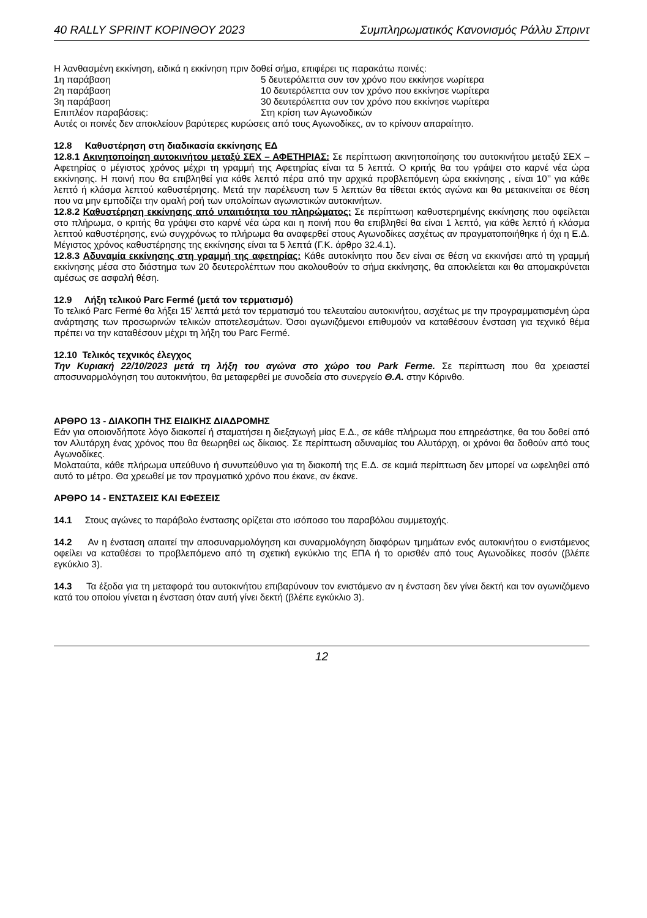40 RALLY SPRINT ΚΟΡΙΝΘΟΥ 2023 Συμπληρωματικός Κανονισμός Ράλλυ Σπριντ
Η λανθασμένη εκκίνηση, ειδικά η εκκίνηση πριν δοθεί σήμα, επιφέρει τις παρακάτω ποινές:
1η παράβαση 5 δευτερόλεπτα συν τον χρόνο που εκκίνησε νωρίτερα
2η παράβαση 10 δευτερόλεπτα συν τον χρόνο που εκκίνησε νωρίτερα
3η παράβαση 30 δευτερόλεπτα συν τον χρόνο που εκκίνησε νωρίτερα
Επιπλέον παραβάσεις: Στη κρίση των Αγωνοδικών
Αυτές οι ποινές δεν αποκλείουν βαρύτερες κυρώσεις από τους Αγωνοδίκες, αν το κρίνουν απαραίτητο.
12.8 Καθυστέρηση στη διαδικασία εκκίνησης ΕΔ
12.8.1 Ακινητοποίηση αυτοκινήτου μεταξύ ΣΕΧ – ΑΦΕΤΗΡΙΑΣ: Σε περίπτωση ακινητοποίησης του αυτοκινήτου μεταξύ ΣΕΧ – Αφετηρίας ο μέγιστος χρόνος μέχρι τη γραμμή της Αφετηρίας είναι τα 5 λεπτά. Ο κριτής θα του γράψει στο καρνέ νέα ώρα εκκίνησης. Η ποινή που θα επιβληθεί για κάθε λεπτό πέρα από την αρχικά προβλεπόμενη ώρα εκκίνησης , είναι 10’’ για κάθε λεπτό ή κλάσμα λεπτού καθυστέρησης. Μετά την παρέλευση των 5 λεπτών θα τίθεται εκτός αγώνα και θα μετακινείται σε θέση που να μην εμποδίζει την ομαλή ροή των υπολοίπων αγωνιστικών αυτοκινήτων.
12.8.2 Καθυστέρηση εκκίνησης από υπαιτιότητα του πληρώματος: Σε περίπτωση καθυστερημένης εκκίνησης που οφείλεται στο πλήρωμα, ο κριτής θα γράψει στο καρνέ νέα ώρα και η ποινή που θα επιβληθεί θα είναι 1 λεπτό, για κάθε λεπτό ή κλάσμα λεπτού καθυστέρησης, ενώ συγχρόνως το πλήρωμα θα αναφερθεί στους Αγωνοδίκες ασχέτως αν πραγματοποιήθηκε ή όχι η Ε.Δ. Μέγιστος χρόνος καθυστέρησης της εκκίνησης είναι τα 5 λεπτά (Γ.Κ. άρθρο 32.4.1).
12.8.3 Αδυναμία εκκίνησης στη γραμμή της αφετηρίας: Κάθε αυτοκίνητο που δεν είναι σε θέση να εκκινήσει από τη γραμμή εκκίνησης μέσα στο διάστημα των 20 δευτερολέπτων που ακολουθούν το σήμα εκκίνησης, θα αποκλείεται και θα απομακρύνεται αμέσως σε ασφαλή θέση.
12.9 Λήξη τελικού Parc Fermé (μετά τον τερματισμό)
Το τελικό Parc Fermé θα λήξει 15’ λεπτά μετά τον τερματισμό του τελευταίου αυτοκινήτου, ασχέτως με την προγραμματισμένη ώρα ανάρτησης των προσωρινών τελικών αποτελεσμάτων. Όσοι αγωνιζόμενοι επιθυμούν να καταθέσουν ένσταση για τεχνικό θέμα πρέπει να την καταθέσουν μέχρι τη λήξη του Parc Fermé.
12.10 Τελικός τεχνικός έλεγχος
Την Κυριακή 22/10/2023 μετά τη λήξη του αγώνα στο χώρο του Park Ferme. Σε περίπτωση που θα χρειαστεί αποσυναρμολόγηση του αυτοκινήτου, θα μεταφερθεί με συνοδεία στο συνεργείο Θ.Α. στην Κόρινθο.
ΑΡΘΡΟ 13 - ΔΙΑΚΟΠΗ ΤΗΣ ΕΙΔΙΚΗΣ ΔΙΑΔΡΟΜΗΣ
Εάν για οποιονδήποτε λόγο διακοπεί ή σταματήσει η διεξαγωγή μίας Ε.Δ., σε κάθε πλήρωμα που επηρεάστηκε, θα του δοθεί από τον Αλυτάρχη ένας χρόνος που θα θεωρηθεί ως δίκαιος. Σε περίπτωση αδυναμίας του Αλυτάρχη, οι χρόνοι θα δοθούν από τους Αγωνοδίκες.
Μολαταύτα, κάθε πλήρωμα υπεύθυνο ή συνυπεύθυνο για τη διακοπή της Ε.Δ. σε καμιά περίπτωση δεν μπορεί να ωφεληθεί από αυτό το μέτρο. Θα χρεωθεί με τον πραγματικό χρόνο που έκανε, αν έκανε.
ΑΡΘΡΟ 14 - ΕΝΣΤΑΣΕΙΣ ΚΑΙ ΕΦΕΣΕΙΣ
14.1 Στους αγώνες το παράβολο ένστασης ορίζεται στο ισόποσο του παραβόλου συμμετοχής.
14.2 Αν η ένσταση απαιτεί την αποσυναρμολόγηση και συναρμολόγηση διαφόρων τμημάτων ενός αυτοκινήτου ο ενιστάμενος οφείλει να καταθέσει το προβλεπόμενο από τη σχετική εγκύκλιο της ΕΠΑ ή το ορισθέν από τους Αγωνοδίκες ποσόν (βλέπε εγκύκλιο 3).
14.3 Τα έξοδα για τη μεταφορά του αυτοκινήτου επιβαρύνουν τον ενιστάμενο αν η ένσταση δεν γίνει δεκτή και τον αγωνιζόμενο κατά του οποίου γίνεται η ένσταση όταν αυτή γίνει δεκτή (βλέπε εγκύκλιο 3).
12